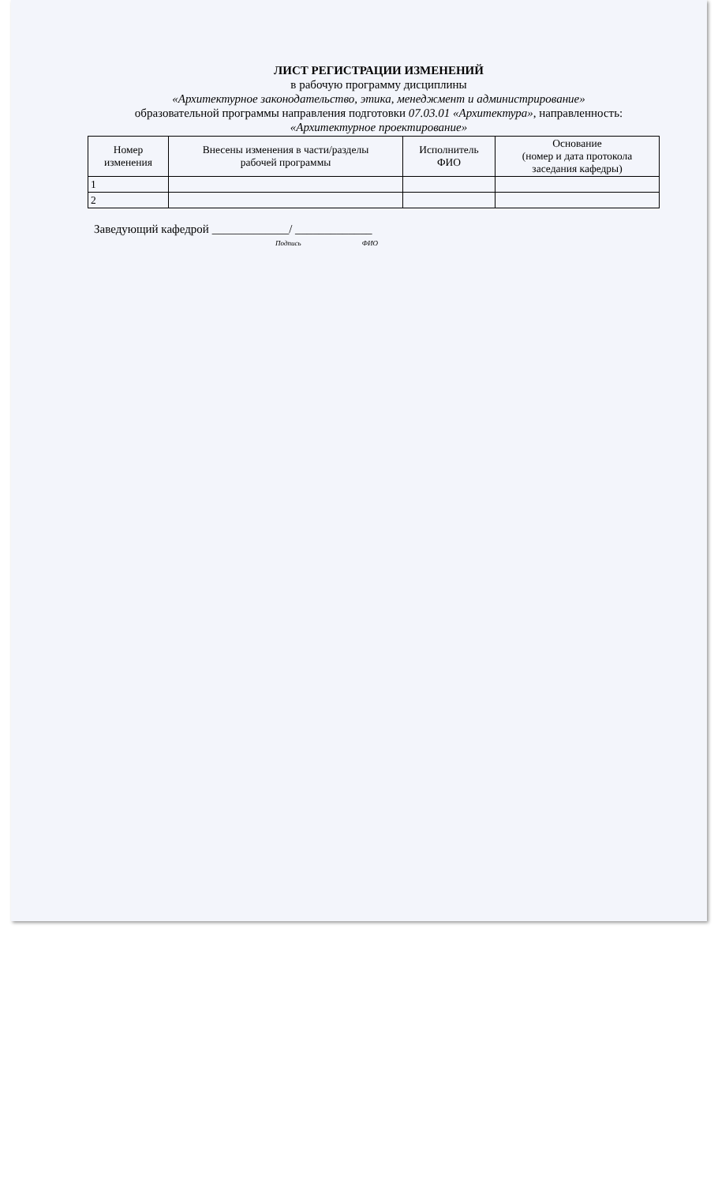ЛИСТ РЕГИСТРАЦИИ ИЗМЕНЕНИЙ
в рабочую программу дисциплины
«Архитектурное законодательство, этика, менеджмент и администрирование»
образовательной программы направления подготовки 07.03.01 «Архитектура», направленность:
«Архитектурное проектирование»
| Номер изменения | Внесены изменения в части/разделы рабочей программы | Исполнитель ФИО | Основание (номер и дата протокола заседания кафедры) |
| --- | --- | --- | --- |
| 1 | | | |
| 2 | | | |
Заведующий кафедрой _____________/ _____________
Подпись ФИО